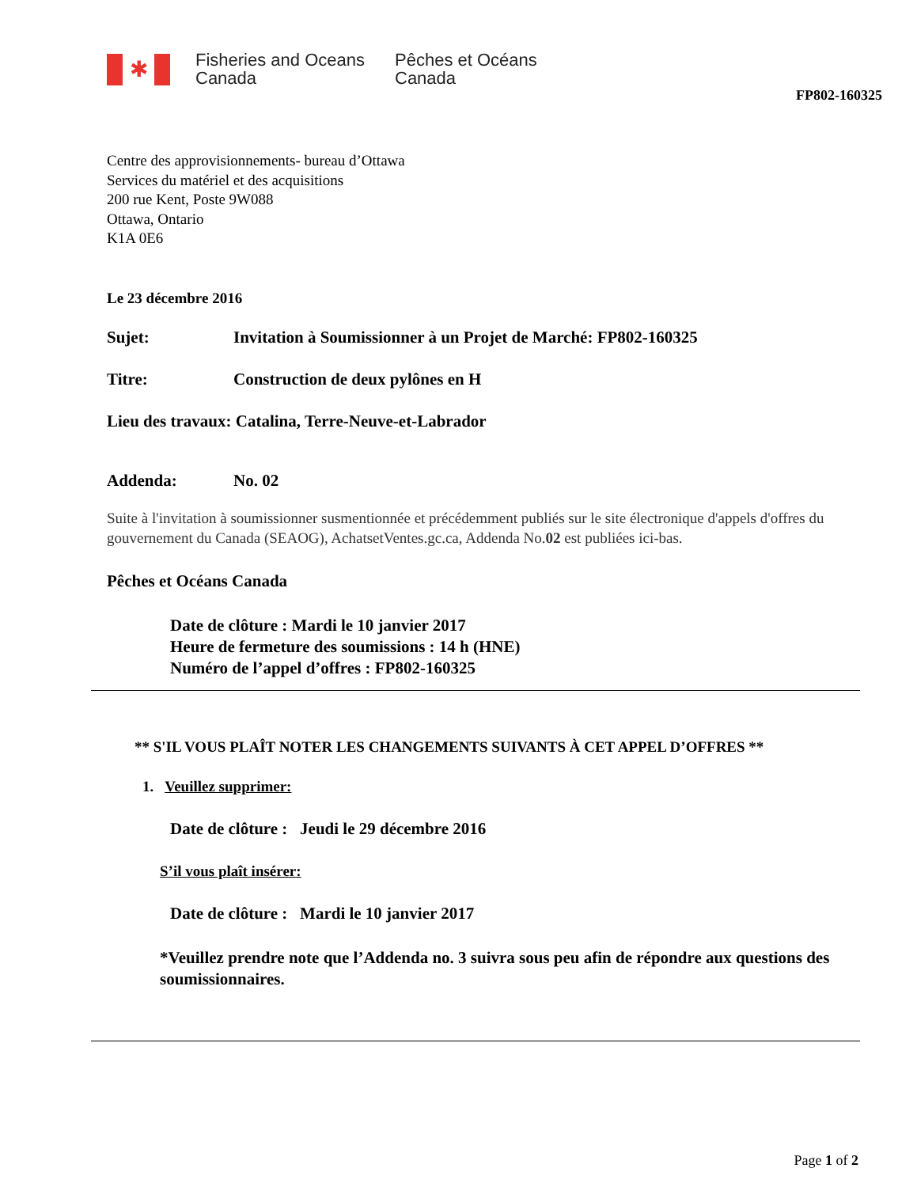✱
Fisheries and Oceans
Canada
Pêches et Océans
Canada
FP802-160325
Centre des approvisionnements- bureau d’Ottawa
Services du matériel et des acquisitions
200 rue Kent, Poste 9W088
Ottawa, Ontario
K1A 0E6
Le 23 décembre 2016
Sujet: Invitation à Soumissionner à un Projet de Marché: FP802-160325
Titre: Construction de deux pylônes en H
Lieu des travaux: Catalina, Terre-Neuve-et-Labrador
Addenda: No. 02
Suite à l'invitation à soumissionner susmentionnée et précédemment publiés sur le site électronique d'appels d'offres du gouvernement du Canada (SEAOG), AchatsetVentes.gc.ca, Addenda No.02 est publiées ici-bas.
Pêches et Océans Canada
Date de clôture : Mardi le 10 janvier 2017
Heure de fermeture des soumissions : 14 h (HNE)
Numéro de l’appel d’offres : FP802-160325
** S'IL VOUS PLAÎT NOTER LES CHANGEMENTS SUIVANTS À CET APPEL D’OFFRES **
1. Veuillez supprimer:
Date de clôture : Jeudi le 29 décembre 2016
S’il vous plaît insérer:
Date de clôture : Mardi le 10 janvier 2017
*Veuillez prendre note que l’Addenda no. 3 suivra sous peu afin de répondre aux questions des soumissionnaires.
Page 1 of 2